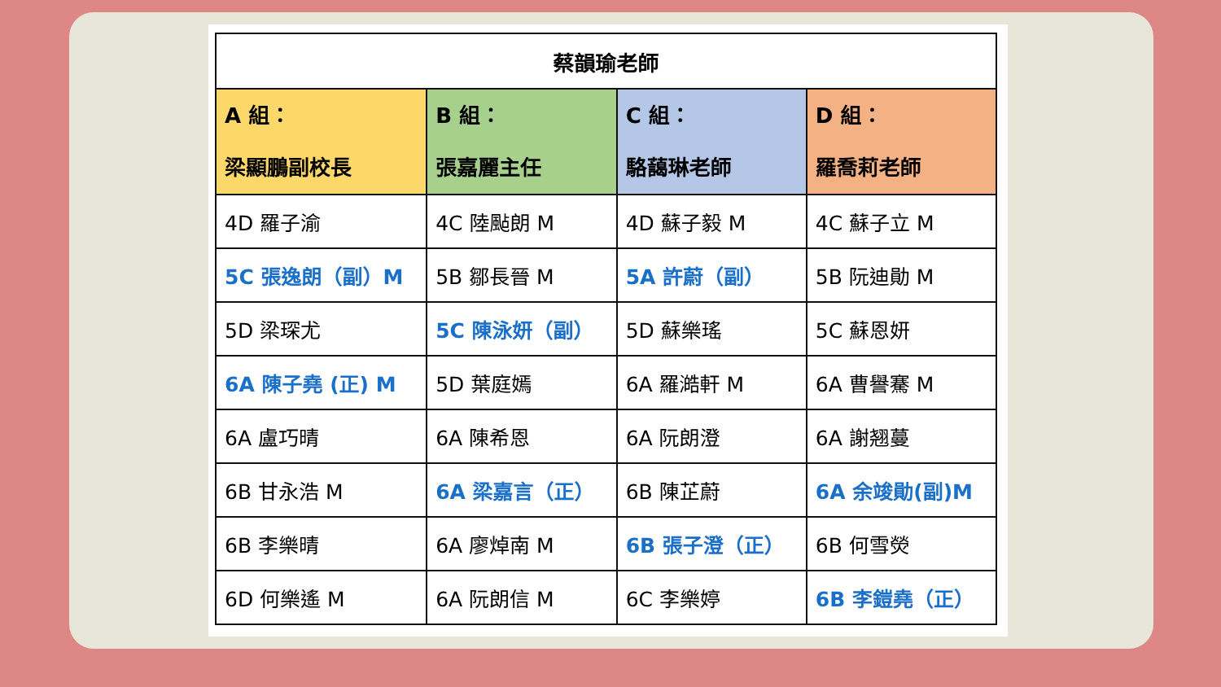| 蔡韻瑜老師 | | | |
| --- | --- | --- | --- |
| A 組： 梁顯鵬副校長 | B 組： 張嘉麗主任 | C 組： 駱藹琳老師 | D 組： 羅喬莉老師 |
| 4D 羅子渝 | 4C 陸颭朗 M | 4D 蘇子毅 M | 4C 蘇子立 M |
| 5C 張逸朗（副）M | 5B 鄒長晉 M | 5A 許蔚（副） | 5B 阮迪勛 M |
| 5D 梁琛尤 | 5C 陳泳妍（副） | 5D 蘇樂瑤 | 5C 蘇恩妍 |
| 6A 陳子堯 (正) M | 5D 葉庭嫣 | 6A 羅澔軒 M | 6A 曹譽騫 M |
| 6A 盧巧晴 | 6A 陳希恩 | 6A 阮朗澄 | 6A 謝翘蔓 |
| 6B 甘永浩 M | 6A 梁嘉言（正） | 6B 陳芷蔚 | 6A 余竣勛(副)M |
| 6B 李樂晴 | 6A 廖焯南 M | 6B 張子澄（正） | 6B 何雪熒 |
| 6D 何樂遙 M | 6A 阮朗信 M | 6C 李樂婷 | 6B 李鎧堯（正） |